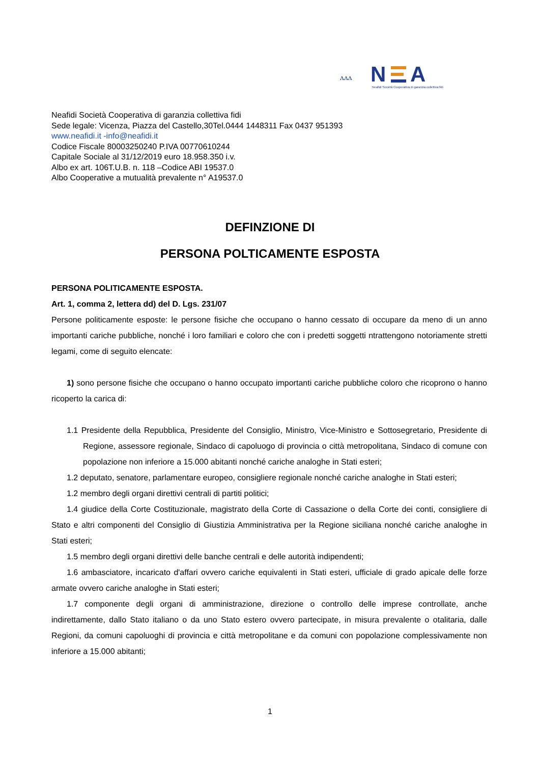ᴧᴧᴧ
N
A
Neafidi Società Cooperativa di garanzia collettiva fidi
Neafidi Società Cooperativa di garanzia collettiva fidi
Sede legale: Vicenza, Piazza del Castello,30Tel.0444 1448311 Fax 0437 951393
www.neafidi.it -info@neafidi.it
Codice Fiscale 80003250240 P.IVA 00770610244
Capitale Sociale al 31/12/2019 euro 18.958.350 i.v.
Albo ex art. 106T.U.B. n. 118 –Codice ABI 19537.0
Albo Cooperative a mutualità prevalente n° A19537.0
DEFINZIONE DI
PERSONA POLTICAMENTE ESPOSTA
PERSONA POLITICAMENTE ESPOSTA.
Art. 1, comma 2, lettera dd) del D. Lgs. 231/07
Persone politicamente esposte: le persone fisiche che occupano o hanno cessato di occupare da meno di un anno importanti cariche pubbliche, nonché i loro familiari e coloro che con i predetti soggetti ntrattengono notoriamente stretti legami, come di seguito elencate:
1) sono persone fisiche che occupano o hanno occupato importanti cariche pubbliche coloro che ricoprono o hanno ricoperto la carica di:
1.1 Presidente della Repubblica, Presidente del Consiglio, Ministro, Vice-Ministro e Sottosegretario, Presidente di Regione, assessore regionale, Sindaco di capoluogo di provincia o città metropolitana, Sindaco di comune con popolazione non inferiore a 15.000 abitanti nonché cariche analoghe in Stati esteri;
1.2 deputato, senatore, parlamentare europeo, consigliere regionale nonché cariche analoghe in Stati esteri;
1.2 membro degli organi direttivi centrali di partiti politici;
1.4 giudice della Corte Costituzionale, magistrato della Corte di Cassazione o della Corte dei conti, consigliere di Stato e altri componenti del Consiglio di Giustizia Amministrativa per la Regione siciliana nonché cariche analoghe in Stati esteri;
1.5 membro degli organi direttivi delle banche centrali e delle autorità indipendenti;
1.6 ambasciatore, incaricato d'affari ovvero cariche equivalenti in Stati esteri, ufficiale di grado apicale delle forze armate ovvero cariche analoghe in Stati esteri;
1.7 componente degli organi di amministrazione, direzione o controllo delle imprese controllate, anche indirettamente, dallo Stato italiano o da uno Stato estero ovvero partecipate, in misura prevalente o otalitaria, dalle Regioni, da comuni capoluoghi di provincia e città metropolitane e da comuni con popolazione complessivamente non inferiore a 15.000 abitanti;
1